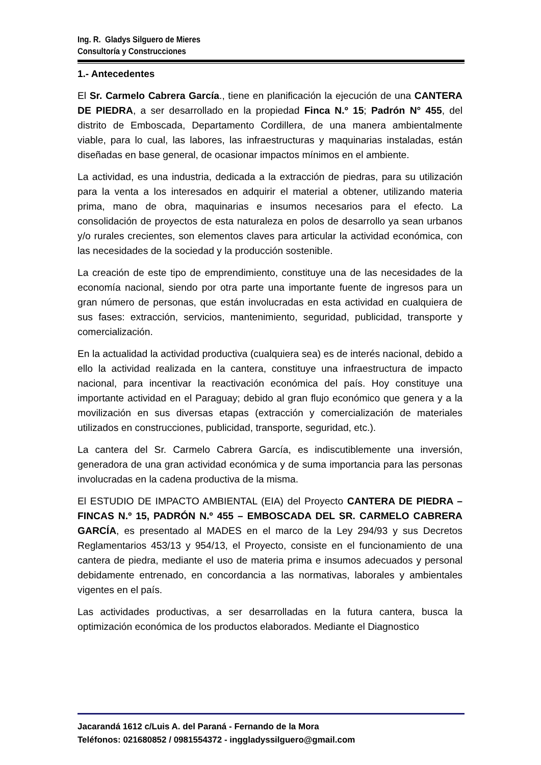Ing. R. Gladys Silguero de Mieres
Consultoría y Construcciones
1.- Antecedentes
El Sr. Carmelo Cabrera García., tiene en planificación la ejecución de una CANTERA DE PIEDRA, a ser desarrollado en la propiedad Finca N.º 15; Padrón N° 455, del distrito de Emboscada, Departamento Cordillera, de una manera ambientalmente viable, para lo cual, las labores, las infraestructuras y maquinarias instaladas, están diseñadas en base general, de ocasionar impactos mínimos en el ambiente.
La actividad, es una industria, dedicada a la extracción de piedras, para su utilización para la venta a los interesados en adquirir el material a obtener, utilizando materia prima, mano de obra, maquinarias e insumos necesarios para el efecto. La consolidación de proyectos de esta naturaleza en polos de desarrollo ya sean urbanos y/o rurales crecientes, son elementos claves para articular la actividad económica, con las necesidades de la sociedad y la producción sostenible.
La creación de este tipo de emprendimiento, constituye una de las necesidades de la economía nacional, siendo por otra parte una importante fuente de ingresos para un gran número de personas, que están involucradas en esta actividad en cualquiera de sus fases: extracción, servicios, mantenimiento, seguridad, publicidad, transporte y comercialización.
En la actualidad la actividad productiva (cualquiera sea) es de interés nacional, debido a ello la actividad realizada en la cantera, constituye una infraestructura de impacto nacional, para incentivar la reactivación económica del país. Hoy constituye una importante actividad en el Paraguay; debido al gran flujo económico que genera y a la movilización en sus diversas etapas (extracción y comercialización de materiales utilizados en construcciones, publicidad, transporte, seguridad, etc.).
La cantera del Sr. Carmelo Cabrera García, es indiscutiblemente una inversión, generadora de una gran actividad económica y de suma importancia para las personas involucradas en la cadena productiva de la misma.
El ESTUDIO DE IMPACTO AMBIENTAL (EIA) del Proyecto CANTERA DE PIEDRA – FINCAS N.º 15, PADRÓN N.º 455 – EMBOSCADA DEL SR. CARMELO CABRERA GARCÍA, es presentado al MADES en el marco de la Ley 294/93 y sus Decretos Reglamentarios 453/13 y 954/13, el Proyecto, consiste en el funcionamiento de una cantera de piedra, mediante el uso de materia prima e insumos adecuados y personal debidamente entrenado, en concordancia a las normativas, laborales y ambientales vigentes en el país.
Las actividades productivas, a ser desarrolladas en la futura cantera, busca la optimización económica de los productos elaborados. Mediante el Diagnostico
Jacarandá 1612 c/Luis A. del Paraná - Fernando de la Mora
Teléfonos: 021680852 / 0981554372 - inggladyssilguero@gmail.com